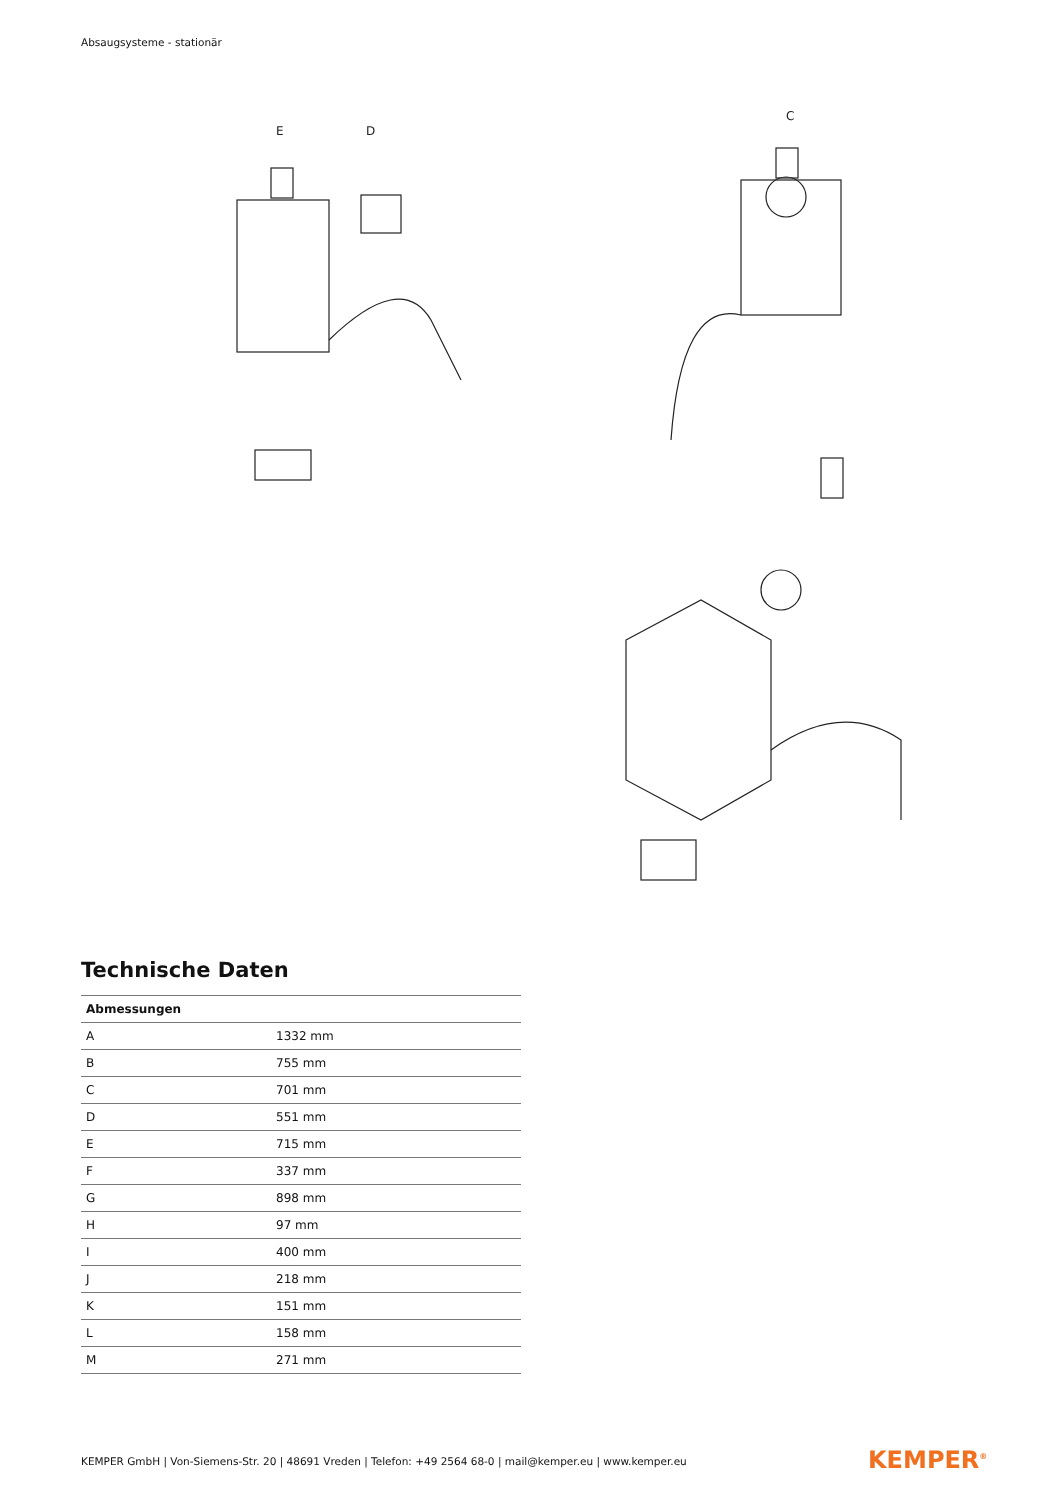Absaugsysteme - stationär
E
D
C
Technische Daten
| Abmessungen | |
| --- | --- |
| A | 1332 mm |
| B | 755 mm |
| C | 701 mm |
| D | 551 mm |
| E | 715 mm |
| F | 337 mm |
| G | 898 mm |
| H | 97 mm |
| I | 400 mm |
| J | 218 mm |
| K | 151 mm |
| L | 158 mm |
| M | 271 mm |
KEMPER GmbH | Von-Siemens-Str. 20 | 48691 Vreden | Telefon: +49 2564 68-0 | mail@kemper.eu | www.kemper.eu
KEMPER<sup>®</sup>